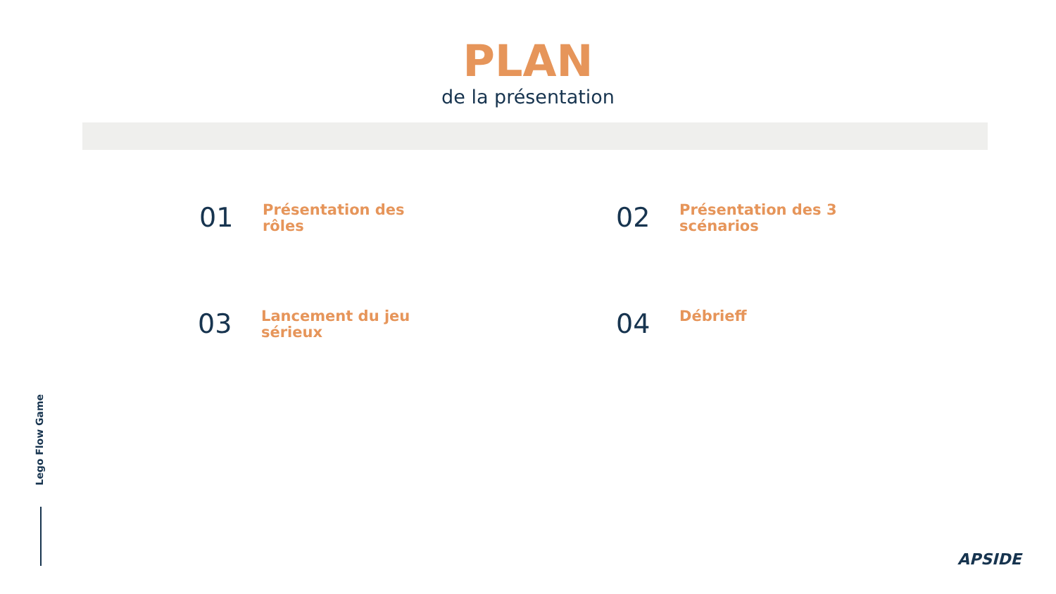PLAN
de la présentation
01
Présentation des rôles
02
Présentation des 3 scénarios
03
Lancement du jeu sérieux
04
Débrieff
Lego Flow Game
APSIDE